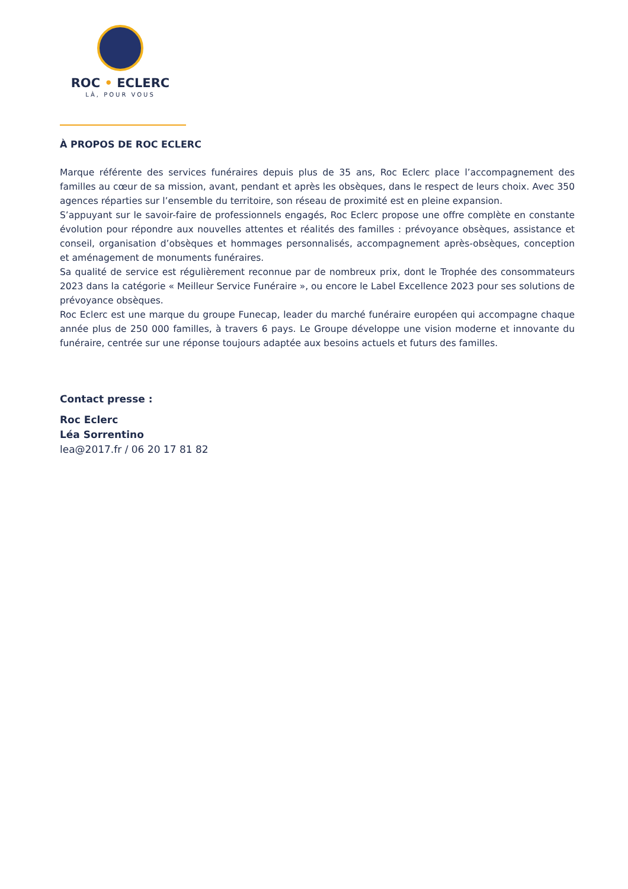ROC • ECLERC
LÀ, POUR VOUS
À PROPOS DE ROC ECLERC
Marque référente des services funéraires depuis plus de 35 ans, Roc Eclerc place l’accompagnement des familles au cœur de sa mission, avant, pendant et après les obsèques, dans le respect de leurs choix. Avec 350 agences réparties sur l’ensemble du territoire, son réseau de proximité est en pleine expansion.
S’appuyant sur le savoir-faire de professionnels engagés, Roc Eclerc propose une offre complète en constante évolution pour répondre aux nouvelles attentes et réalités des familles : prévoyance obsèques, assistance et conseil, organisation d’obsèques et hommages personnalisés, accompagnement après-obsèques, conception et aménagement de monuments funéraires.
Sa qualité de service est régulièrement reconnue par de nombreux prix, dont le Trophée des consommateurs 2023 dans la catégorie « Meilleur Service Funéraire », ou encore le Label Excellence 2023 pour ses solutions de prévoyance obsèques.
Roc Eclerc est une marque du groupe Funecap, leader du marché funéraire européen qui accompagne chaque année plus de 250 000 familles, à travers 6 pays. Le Groupe développe une vision moderne et innovante du funéraire, centrée sur une réponse toujours adaptée aux besoins actuels et futurs des familles.
Contact presse :
Roc Eclerc
Léa Sorrentino
lea@2017.fr / 06 20 17 81 82